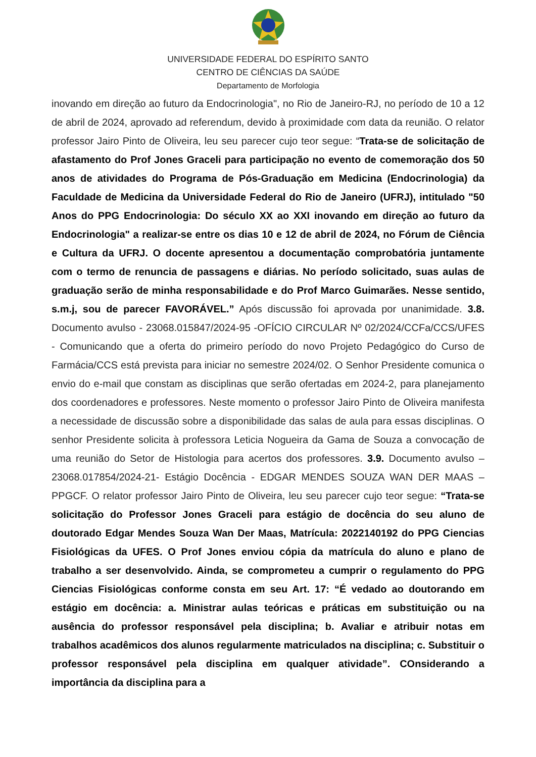UNIVERSIDADE FEDERAL DO ESPÍRITO SANTO
CENTRO DE CIÊNCIAS DA SAÚDE
Departamento de Morfologia
inovando em direção ao futuro da Endocrinologia", no Rio de Janeiro-RJ, no período de 10 a 12 de abril de 2024, aprovado ad referendum, devido à proximidade com data da reunião. O relator professor Jairo Pinto de Oliveira, leu seu parecer cujo teor segue: “Trata-se de solicitação de afastamento do Prof Jones Graceli para participação no evento de comemoração dos 50 anos de atividades do Programa de Pós-Graduação em Medicina (Endocrinologia) da Faculdade de Medicina da Universidade Federal do Rio de Janeiro (UFRJ), intitulado "50 Anos do PPG Endocrinologia: Do século XX ao XXI inovando em direção ao futuro da Endocrinologia" a realizar-se entre os dias 10 e 12 de abril de 2024, no Fórum de Ciência e Cultura da UFRJ. O docente apresentou a documentação comprobatória juntamente com o termo de renuncia de passagens e diárias. No período solicitado, suas aulas de graduação serão de minha responsabilidade e do Prof Marco Guimarães. Nesse sentido, s.m.j, sou de parecer FAVORÁVEL.” Após discussão foi aprovada por unanimidade. 3.8. Documento avulso - 23068.015847/2024-95 -OFÍCIO CIRCULAR Nº 02/2024/CCFa/CCS/UFES - Comunicando que a oferta do primeiro período do novo Projeto Pedagógico do Curso de Farmácia/CCS está prevista para iniciar no semestre 2024/02. O Senhor Presidente comunica o envio do e-mail que constam as disciplinas que serão ofertadas em 2024-2, para planejamento dos coordenadores e professores. Neste momento o professor Jairo Pinto de Oliveira manifesta a necessidade de discussão sobre a disponibilidade das salas de aula para essas disciplinas. O senhor Presidente solicita à professora Leticia Nogueira da Gama de Souza a convocação de uma reunião do Setor de Histologia para acertos dos professores. 3.9. Documento avulso – 23068.017854/2024-21- Estágio Docência - EDGAR MENDES SOUZA WAN DER MAAS – PPGCF. O relator professor Jairo Pinto de Oliveira, leu seu parecer cujo teor segue: “Trata-se solicitação do Professor Jones Graceli para estágio de docência do seu aluno de doutorado Edgar Mendes Souza Wan Der Maas, Matrícula: 2022140192 do PPG Ciencias Fisiológicas da UFES. O Prof Jones enviou cópia da matrícula do aluno e plano de trabalho a ser desenvolvido. Ainda, se comprometeu a cumprir o regulamento do PPG Ciencias Fisiológicas conforme consta em seu Art. 17: “É vedado ao doutorando em estágio em docência: a. Ministrar aulas teóricas e práticas em substituição ou na ausência do professor responsável pela disciplina; b. Avaliar e atribuir notas em trabalhos acadêmicos dos alunos regularmente matriculados na disciplina; c. Substituir o professor responsável pela disciplina em qualquer atividade”. COnsiderando a importância da disciplina para a